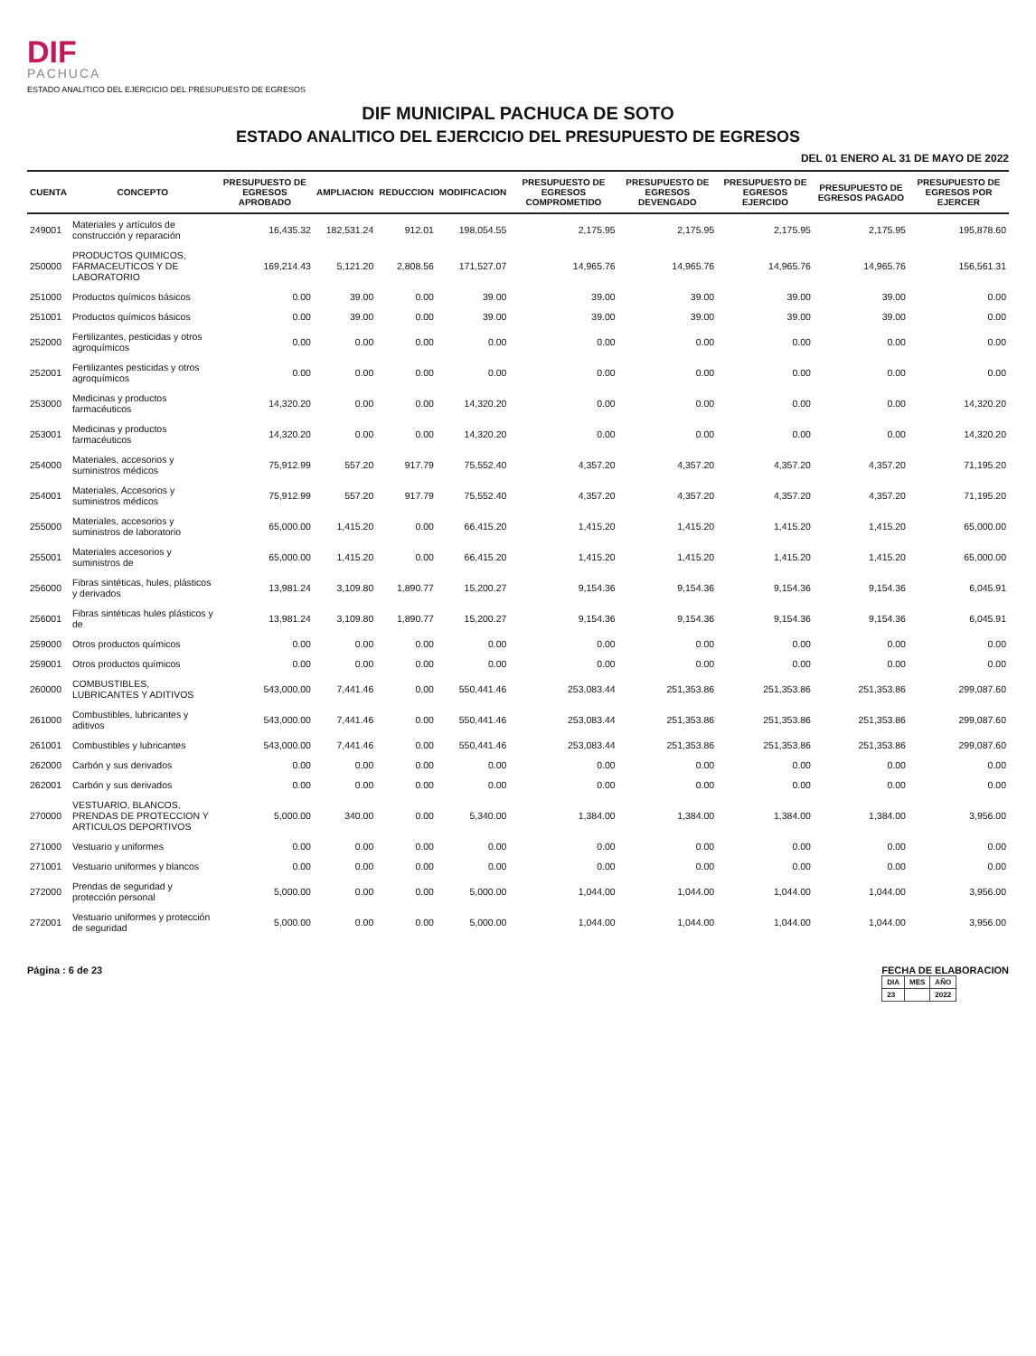DIF
PACHUCA
ESTADO ANALITICO DEL EJERCICIO DEL PRESUPUESTO DE EGRESOS
DIF MUNICIPAL PACHUCA DE SOTO
ESTADO ANALITICO DEL EJERCICIO DEL PRESUPUESTO DE EGRESOS
DEL 01 ENERO AL 31 DE MAYO DE 2022
| CUENTA | CONCEPTO | PRESUPUESTO DE EGRESOS APROBADO | AMPLIACION | REDUCCION | MODIFICACION | PRESUPUESTO DE EGRESOS COMPROMETIDO | PRESUPUESTO DE EGRESOS DEVENGADO | PRESUPUESTO DE EGRESOS EJERCIDO | PRESUPUESTO DE EGRESOS PAGADO | PRESUPUESTO DE EGRESOS POR EJERCER |
| --- | --- | --- | --- | --- | --- | --- | --- | --- | --- | --- |
| 249001 | Materiales y artículos de construcción y reparación | 16,435.32 | 182,531.24 | 912.01 | 198,054.55 | 2,175.95 | 2,175.95 | 2,175.95 | 2,175.95 | 195,878.60 |
| 250000 | PRODUCTOS QUIMICOS, FARMACEUTICOS Y DE LABORATORIO | 169,214.43 | 5,121.20 | 2,808.56 | 171,527.07 | 14,965.76 | 14,965.76 | 14,965.76 | 14,965.76 | 156,561.31 |
| 251000 | Productos químicos básicos | 0.00 | 39.00 | 0.00 | 39.00 | 39.00 | 39.00 | 39.00 | 39.00 | 0.00 |
| 251001 | Productos químicos básicos | 0.00 | 39.00 | 0.00 | 39.00 | 39.00 | 39.00 | 39.00 | 39.00 | 0.00 |
| 252000 | Fertilizantes, pesticidas y otros agroquímicos | 0.00 | 0.00 | 0.00 | 0.00 | 0.00 | 0.00 | 0.00 | 0.00 | 0.00 |
| 252001 | Fertilizantes pesticidas y otros agroquímicos | 0.00 | 0.00 | 0.00 | 0.00 | 0.00 | 0.00 | 0.00 | 0.00 | 0.00 |
| 253000 | Medicinas y productos farmacéuticos | 14,320.20 | 0.00 | 0.00 | 14,320.20 | 0.00 | 0.00 | 0.00 | 0.00 | 14,320.20 |
| 253001 | Medicinas y productos farmacéuticos | 14,320.20 | 0.00 | 0.00 | 14,320.20 | 0.00 | 0.00 | 0.00 | 0.00 | 14,320.20 |
| 254000 | Materiales, accesorios y suministros médicos | 75,912.99 | 557.20 | 917.79 | 75,552.40 | 4,357.20 | 4,357.20 | 4,357.20 | 4,357.20 | 71,195.20 |
| 254001 | Materiales, Accesorios y suministros médicos | 75,912.99 | 557.20 | 917.79 | 75,552.40 | 4,357.20 | 4,357.20 | 4,357.20 | 4,357.20 | 71,195.20 |
| 255000 | Materiales, accesorios y suministros de laboratorio | 65,000.00 | 1,415.20 | 0.00 | 66,415.20 | 1,415.20 | 1,415.20 | 1,415.20 | 1,415.20 | 65,000.00 |
| 255001 | Materiales accesorios y suministros de | 65,000.00 | 1,415.20 | 0.00 | 66,415.20 | 1,415.20 | 1,415.20 | 1,415.20 | 1,415.20 | 65,000.00 |
| 256000 | Fibras sintéticas, hules, plásticos y derivados | 13,981.24 | 3,109.80 | 1,890.77 | 15,200.27 | 9,154.36 | 9,154.36 | 9,154.36 | 9,154.36 | 6,045.91 |
| 256001 | Fibras sintéticas hules plásticos y de | 13,981.24 | 3,109.80 | 1,890.77 | 15,200.27 | 9,154.36 | 9,154.36 | 9,154.36 | 9,154.36 | 6,045.91 |
| 259000 | Otros productos químicos | 0.00 | 0.00 | 0.00 | 0.00 | 0.00 | 0.00 | 0.00 | 0.00 | 0.00 |
| 259001 | Otros productos químicos | 0.00 | 0.00 | 0.00 | 0.00 | 0.00 | 0.00 | 0.00 | 0.00 | 0.00 |
| 260000 | COMBUSTIBLES, LUBRICANTES Y ADITIVOS | 543,000.00 | 7,441.46 | 0.00 | 550,441.46 | 253,083.44 | 251,353.86 | 251,353.86 | 251,353.86 | 299,087.60 |
| 261000 | Combustibles, lubricantes y aditivos | 543,000.00 | 7,441.46 | 0.00 | 550,441.46 | 253,083.44 | 251,353.86 | 251,353.86 | 251,353.86 | 299,087.60 |
| 261001 | Combustibles y lubricantes | 543,000.00 | 7,441.46 | 0.00 | 550,441.46 | 253,083.44 | 251,353.86 | 251,353.86 | 251,353.86 | 299,087.60 |
| 262000 | Carbón y sus derivados | 0.00 | 0.00 | 0.00 | 0.00 | 0.00 | 0.00 | 0.00 | 0.00 | 0.00 |
| 262001 | Carbón y sus derivados | 0.00 | 0.00 | 0.00 | 0.00 | 0.00 | 0.00 | 0.00 | 0.00 | 0.00 |
| 270000 | VESTUARIO, BLANCOS, PRENDAS DE PROTECCION Y ARTICULOS DEPORTIVOS | 5,000.00 | 340.00 | 0.00 | 5,340.00 | 1,384.00 | 1,384.00 | 1,384.00 | 1,384.00 | 3,956.00 |
| 271000 | Vestuario y uniformes | 0.00 | 0.00 | 0.00 | 0.00 | 0.00 | 0.00 | 0.00 | 0.00 | 0.00 |
| 271001 | Vestuario uniformes y blancos | 0.00 | 0.00 | 0.00 | 0.00 | 0.00 | 0.00 | 0.00 | 0.00 | 0.00 |
| 272000 | Prendas de seguridad y protección personal | 5,000.00 | 0.00 | 0.00 | 5,000.00 | 1,044.00 | 1,044.00 | 1,044.00 | 1,044.00 | 3,956.00 |
| 272001 | Vestuario uniformes y protección de seguridad | 5,000.00 | 0.00 | 0.00 | 5,000.00 | 1,044.00 | 1,044.00 | 1,044.00 | 1,044.00 | 3,956.00 |
Página : 6 de 23 FECHA DE ELABORACION
| DIA | MES | AÑO |
| --- | --- | --- |
| 23 | | 2022 |